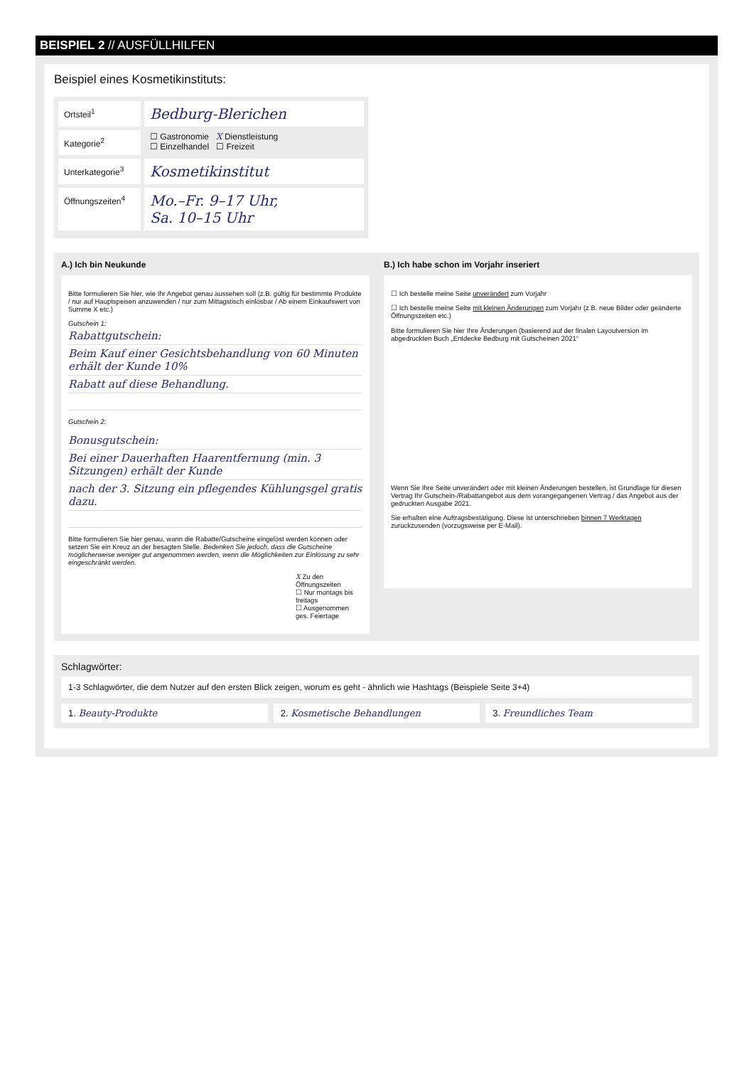BEISPIEL 2 // AUSFÜLLHILFEN
Beispiel eines Kosmetikinstituts:
Ortsteil<sup>1</sup>
Bedburg-Blerichen
Kategorie<sup>2</sup>
☐ Gastronomie X Dienstleistung
☐ Einzelhandel ☐ Freizeit
Unterkategorie<sup>3</sup>
Kosmetikinstitut
Öffnungszeiten<sup>4</sup>
Mo.–Fr. 9–17 Uhr,
Sa. 10–15 Uhr
A.) Ich bin Neukunde
Bitte formulieren Sie hier, wie Ihr Angebot genau aussehen soll (z.B. gültig für bestimmte Produkte / nur auf Hauptspeisen anzuwenden / nur zum Mittagstisch einlösbar / Ab einem Einkaufswert von Summe X etc.)
Gutschein 1:
Rabattgutschein:
Beim Kauf einer Gesichtsbehandlung von 60 Minuten erhält der Kunde 10%
Rabatt auf diese Behandlung.
Gutschein 2:
Bonusgutschein:
Bei einer Dauerhaften Haarentfernung (min. 3 Sitzungen) erhält der Kunde
nach der 3. Sitzung ein pflegendes Kühlungsgel gratis dazu.
Bitte formulieren Sie hier genau, wann die Rabatte/Gutscheine eingelöst werden können oder setzen Sie ein Kreuz an der besagten Stelle. Bedenken Sie jedoch, dass die Gutscheine möglicherweise weniger gut angenommen werden, wenn die Möglichkeiten zur Einlösung zu sehr eingeschränkt werden.
X Zu den Öffnungszeiten
☐ Nur montags bis freitags
☐ Ausgenommen ges. Feiertage
B.) Ich habe schon im Vorjahr inseriert
☐ Ich bestelle meine Seite unverändert zum Vorjahr
☐ Ich bestelle meine Seite mit kleinen Änderungen zum Vorjahr (z.B. neue Bilder oder geänderte Öffnungszeiten etc.)
Bitte formulieren Sie hier Ihre Änderungen (basierend auf der finalen Layoutversion im abgedruckten Buch „Entdecke Bedburg mit Gutscheinen 2021“
Wenn Sie Ihre Seite unverändert oder mit kleinen Änderungen bestellen, ist Grundlage für diesen Vertrag Ihr Gutschein-/Rabattangebot aus dem vorangegangenen Vertrag / das Angebot aus der gedruckten Ausgabe 2021.
Sie erhalten eine Auftragsbestätigung. Diese ist unterschrieben binnen 7 Werktagen zurückzusenden (vorzugsweise per E-Mail).
Schlagwörter:
1-3 Schlagwörter, die dem Nutzer auf den ersten Blick zeigen, worum es geht - ähnlich wie Hashtags (Beispiele Seite 3+4)
1. Beauty-Produkte 2. Kosmetische Behandlungen 3. Freundliches Team